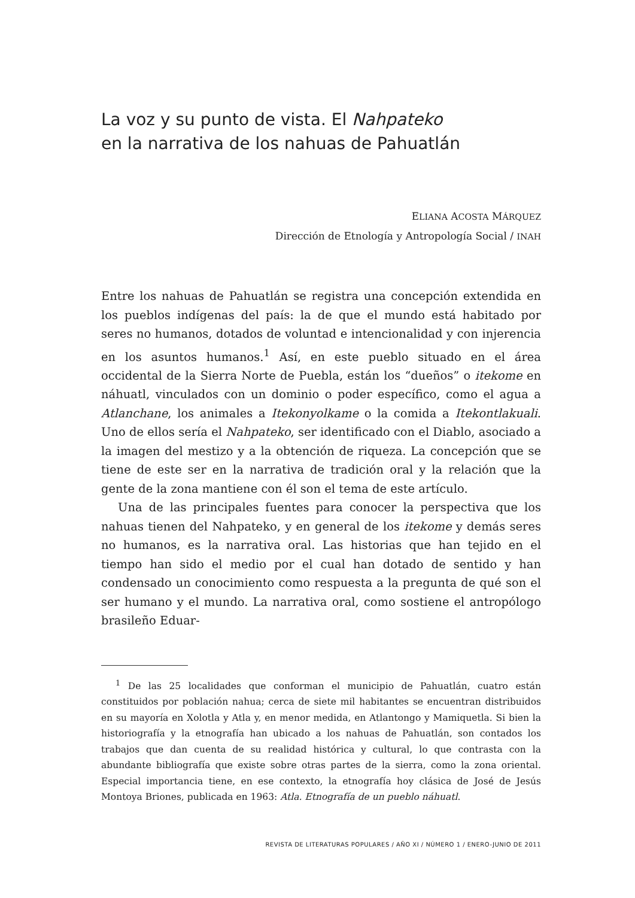La voz y su punto de vista. El Nahpateko
en la narrativa de los nahuas de Pahuatlán
ELIANA ACOSTA MÁRQUEZ
Dirección de Etnología y Antropología Social / INAH
Entre los nahuas de Pahuatlán se registra una concepción extendida en los pueblos indígenas del país: la de que el mundo está habitado por seres no humanos, dotados de voluntad e intencionalidad y con injerencia en los asuntos humanos.<sup>1</sup> Así, en este pueblo situado en el área occidental de la Sierra Norte de Puebla, están los “dueños” o itekome en náhuatl, vinculados con un dominio o poder específico, como el agua a Atlanchane, los animales a Itekonyolkame o la comida a Itekontlakuali. Uno de ellos sería el Nahpateko, ser identificado con el Diablo, asociado a la imagen del mestizo y a la obtención de riqueza. La concepción que se tiene de este ser en la narrativa de tradición oral y la relación que la gente de la zona mantiene con él son el tema de este artículo.
Una de las principales fuentes para conocer la perspectiva que los nahuas tienen del Nahpateko, y en general de los itekome y demás seres no humanos, es la narrativa oral. Las historias que han tejido en el tiempo han sido el medio por el cual han dotado de sentido y han condensado un conocimiento como respuesta a la pregunta de qué son el ser humano y el mundo. La narrativa oral, como sostiene el antropólogo brasileño Eduar-
<sup>1</sup> De las 25 localidades que conforman el municipio de Pahuatlán, cuatro están constituidos por población nahua; cerca de siete mil habitantes se encuentran distribuidos en su mayoría en Xolotla y Atla y, en menor medida, en Atlantongo y Mamiquetla. Si bien la historiografía y la etnografía han ubicado a los nahuas de Pahuatlán, son contados los trabajos que dan cuenta de su realidad histórica y cultural, lo que contrasta con la abundante bibliografía que existe sobre otras partes de la sierra, como la zona oriental. Especial importancia tiene, en ese contexto, la etnografía hoy clásica de José de Jesús Montoya Briones, publicada en 1963: Atla. Etnografía de un pueblo náhuatl.
REVISTA DE LITERATURAS POPULARES / AÑO XI / NÚMERO 1 / ENERO-JUNIO DE 2011